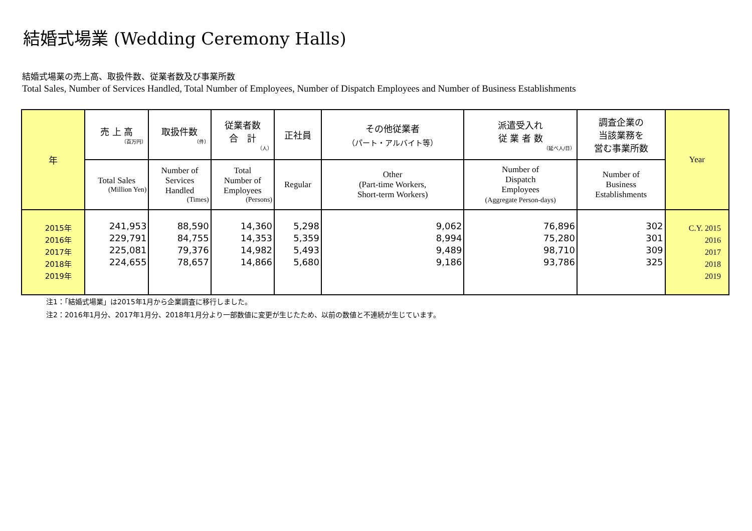結婚式場業 (Wedding Ceremony Halls)
結婚式場業の売上高、取扱件数、従業者数及び事業所数
Total Sales, Number of Services Handled, Total Number of Employees, Number of Dispatch Employees and Number of Business Establishments
| 年 | 売 上 高 （百万円） | 取扱件数 （件） | 従業者数 合 計 （人） | 正社員 | その他従業者 （パート・アルバイト等） | 派遣受入れ 従 業 者 数 （延べ人/日） | 調査企業の 当該業務を 営む事業所数 | Year |
| --- | --- | --- | --- | --- | --- | --- | --- | --- |
| | Total Sales (Million Yen) | Number of Services Handled (Times) | Total Number of Employees (Persons) | Regular | Other (Part-time Workers, Short-term Workers) | Number of Dispatch Employees (Aggregate Person-days) | Number of Business Establishments | |
| 2015年 2016年 2017年 2018年 2019年 | 241,953 229,791 225,081 224,655 | 88,590 84,755 79,376 78,657 | 14,360 14,353 14,982 14,866 | 5,298 5,359 5,493 5,680 | 9,062 8,994 9,489 9,186 | 76,896 75,280 98,710 93,786 | 302 301 309 325 | C.Y. 2015 2016 2017 2018 2019 |
注1：「結婚式場業」は2015年1月から企業調査に移行しました。
注2：2016年1月分、2017年1月分、2018年1月分より一部数値に変更が生じたため、以前の数値と不連続が生じています。